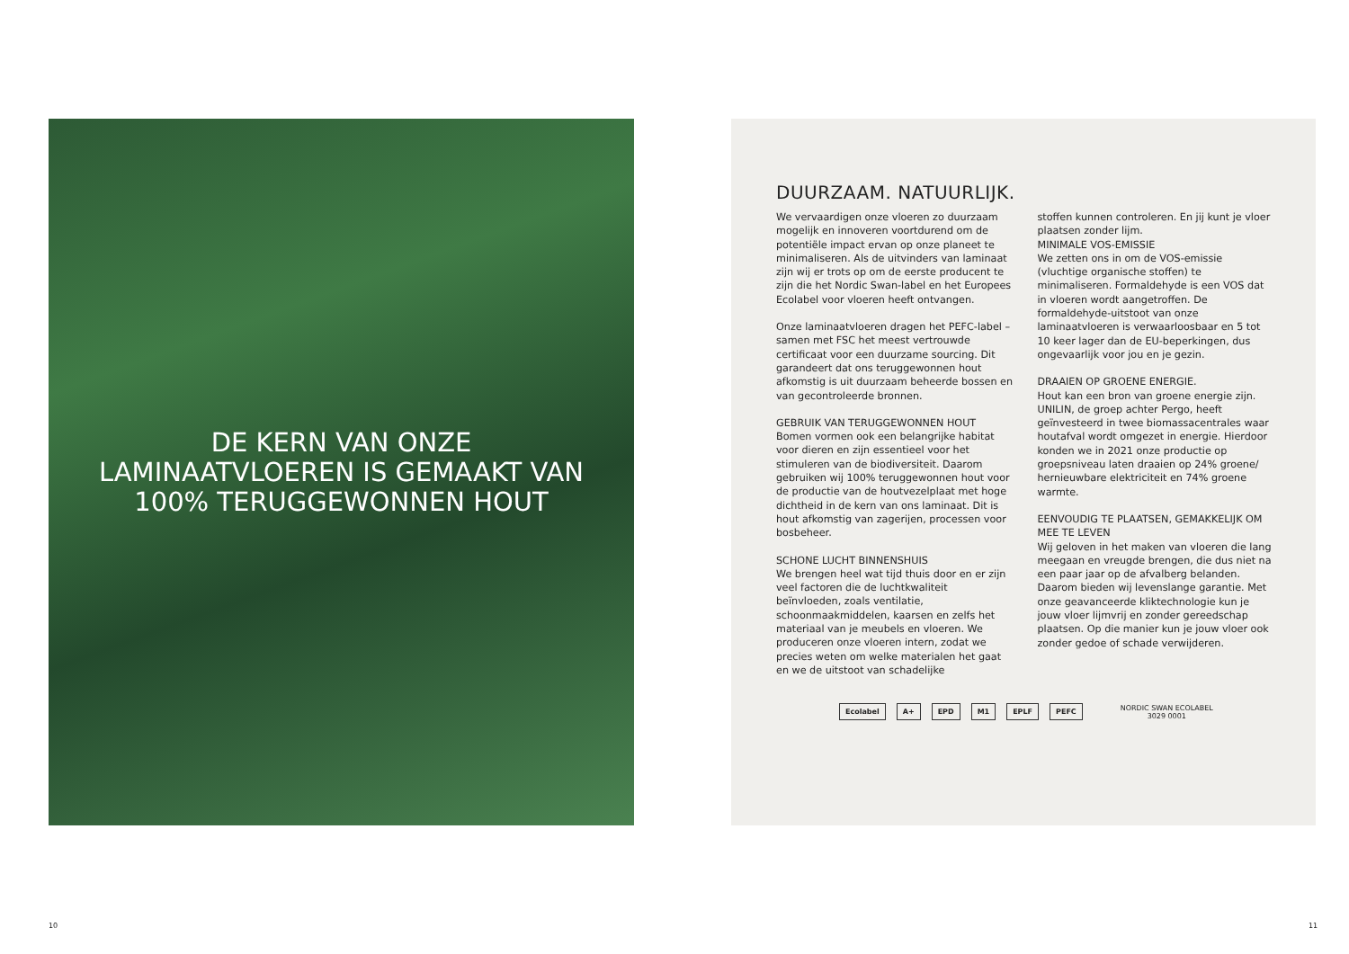DE KERN VAN ONZE
LAMINAATVLOEREN IS GEMAAKT VAN
100% TERUGGEWONNEN HOUT
DUURZAAM. NATUURLIJK.
We vervaardigen onze vloeren zo duurzaam mogelijk en innoveren voortdurend om de potentiële impact ervan op onze planeet te minimaliseren. Als de uitvinders van laminaat zijn wij er trots op om de eerste producent te zijn die het Nordic Swan-label en het Europees Ecolabel voor vloeren heeft ontvangen.
Onze laminaatvloeren dragen het PEFC-label – samen met FSC het meest vertrouwde certificaat voor een duurzame sourcing. Dit garandeert dat ons teruggewonnen hout afkomstig is uit duurzaam beheerde bossen en van gecontroleerde bronnen.
GEBRUIK VAN TERUGGEWONNEN HOUT
Bomen vormen ook een belangrijke habitat voor dieren en zijn essentieel voor het stimuleren van de biodiversiteit. Daarom gebruiken wij 100% teruggewonnen hout voor de productie van de houtvezelplaat met hoge dichtheid in de kern van ons laminaat. Dit is hout afkomstig van zagerijen, processen voor bosbeheer.
SCHONE LUCHT BINNENSHUIS
We brengen heel wat tijd thuis door en er zijn veel factoren die de luchtkwaliteit beïnvloeden, zoals ventilatie, schoonmaakmiddelen, kaarsen en zelfs het materiaal van je meubels en vloeren. We produceren onze vloeren intern, zodat we precies weten om welke materialen het gaat en we de uitstoot van schadelijke
stoffen kunnen controleren. En jij kunt je vloer plaatsen zonder lijm.
MINIMALE VOS-EMISSIE
We zetten ons in om de VOS-emissie (vluchtige organische stoffen) te minimaliseren. Formaldehyde is een VOS dat in vloeren wordt aangetroffen. De formaldehyde-uitstoot van onze laminaatvloeren is verwaarloosbaar en 5 tot 10 keer lager dan de EU-beperkingen, dus ongevaarlijk voor jou en je gezin.
DRAAIEN OP GROENE ENERGIE.
Hout kan een bron van groene energie zijn. UNILIN, de groep achter Pergo, heeft geïnvesteerd in twee biomassacentrales waar houtafval wordt omgezet in energie. Hierdoor konden we in 2021 onze productie op groepsniveau laten draaien op 24% groene/ hernieuwbare elektriciteit en 74% groene warmte.
EENVOUDIG TE PLAATSEN, GEMAKKELIJK OM MEE TE LEVEN
Wij geloven in het maken van vloeren die lang meegaan en vreugde brengen, die dus niet na een paar jaar op de afvalberg belanden. Daarom bieden wij levenslange garantie. Met onze geavanceerde kliktechnologie kun je jouw vloer lijmvrij en zonder gereedschap plaatsen. Op die manier kun je jouw vloer ook zonder gedoe of schade verwijderen.
Ecolabel A+ EPD M1 EPLF PEFC NORDIC SWAN ECOLABEL
3029 0001
10 11